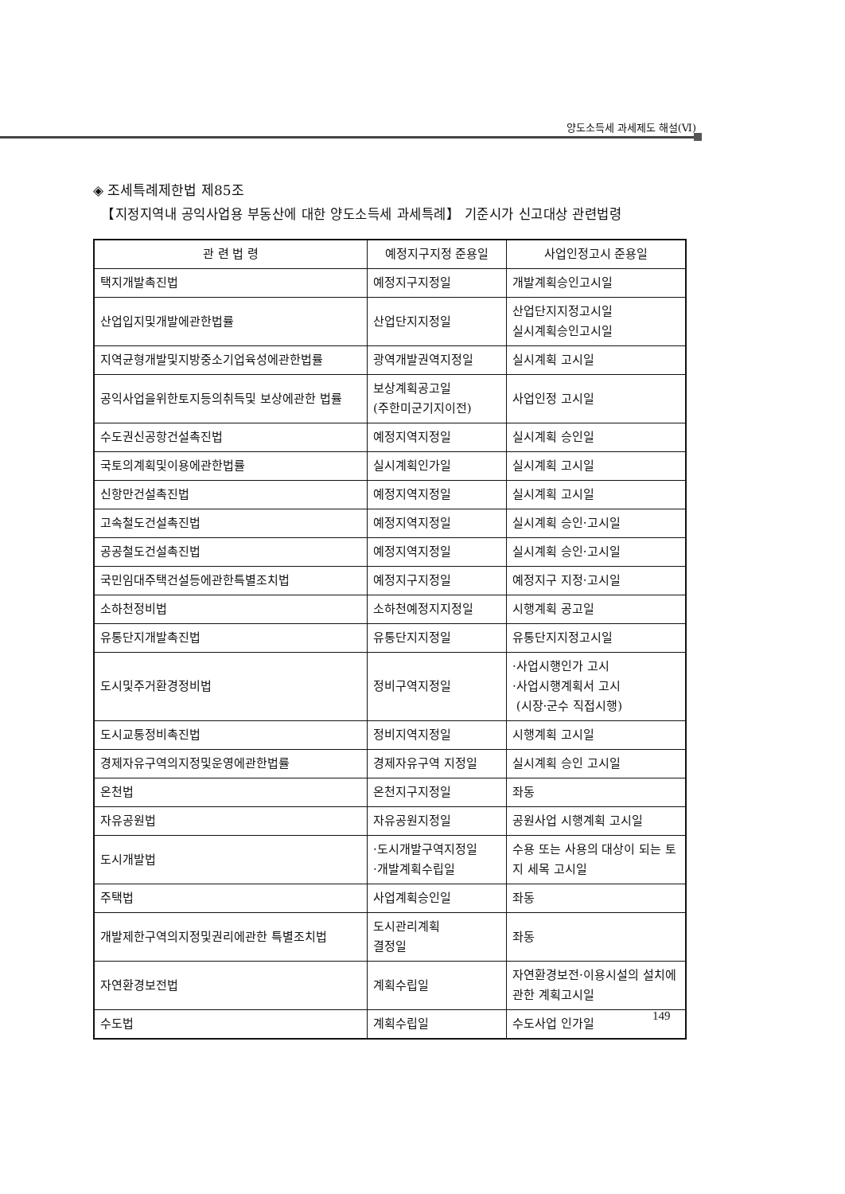양도소득세 과세제도 해설(Ⅵ)
◈ 조세특례제한법 제85조
【지정지역내 공익사업용 부동산에 대한 양도소득세 과세특례】 기준시가 신고대상 관련법령
| 관 련 법 령 | 예정지구지정 준용일 | 사업인정고시 준용일 |
| --- | --- | --- |
| 택지개발촉진법 | 예정지구지정일 | 개발계획승인고시일 |
| 산업입지및개발에관한법률 | 산업단지지정일 | 산업단지지정고시일 실시계획승인고시일 |
| 지역균형개발및지방중소기업육성에관한법률 | 광역개발권역지정일 | 실시계획 고시일 |
| 공익사업을위한토지등의취득및 보상에관한 법률 | 보상계획공고일 (주한미군기지이전) | 사업인정 고시일 |
| 수도권신공항건설촉진법 | 예정지역지정일 | 실시계획 승인일 |
| 국토의계획및이용에관한법률 | 실시계획인가일 | 실시계획 고시일 |
| 신항만건설촉진법 | 예정지역지정일 | 실시계획 고시일 |
| 고속철도건설촉진법 | 예정지역지정일 | 실시계획 승인·고시일 |
| 공공철도건설촉진법 | 예정지역지정일 | 실시계획 승인·고시일 |
| 국민임대주택건설등에관한특별조치법 | 예정지구지정일 | 예정지구 지정·고시일 |
| 소하천정비법 | 소하천예정지지정일 | 시행계획 공고일 |
| 유통단지개발촉진법 | 유통단지지정일 | 유통단지지정고시일 |
| 도시및주거환경정비법 | 정비구역지정일 | ·사업시행인가 고시 ·사업시행계획서 고시 (시장·군수 직접시행) |
| 도시교통정비촉진법 | 정비지역지정일 | 시행계획 고시일 |
| 경제자유구역의지정및운영에관한법률 | 경제자유구역 지정일 | 실시계획 승인 고시일 |
| 온천법 | 온천지구지정일 | 좌동 |
| 자유공원법 | 자유공원지정일 | 공원사업 시행계획 고시일 |
| 도시개발법 | ·도시개발구역지정일 ·개발계획수립일 | 수용 또는 사용의 대상이 되는 토지 세목 고시일 |
| 주택법 | 사업계획승인일 | 좌동 |
| 개발제한구역의지정및권리에관한 특별조치법 | 도시관리계획 결정일 | 좌동 |
| 자연환경보전법 | 계획수립일 | 자연환경보전·이용시설의 설치에 관한 계획고시일 |
| 수도법 | 계획수립일 | 수도사업 인가일 |
149